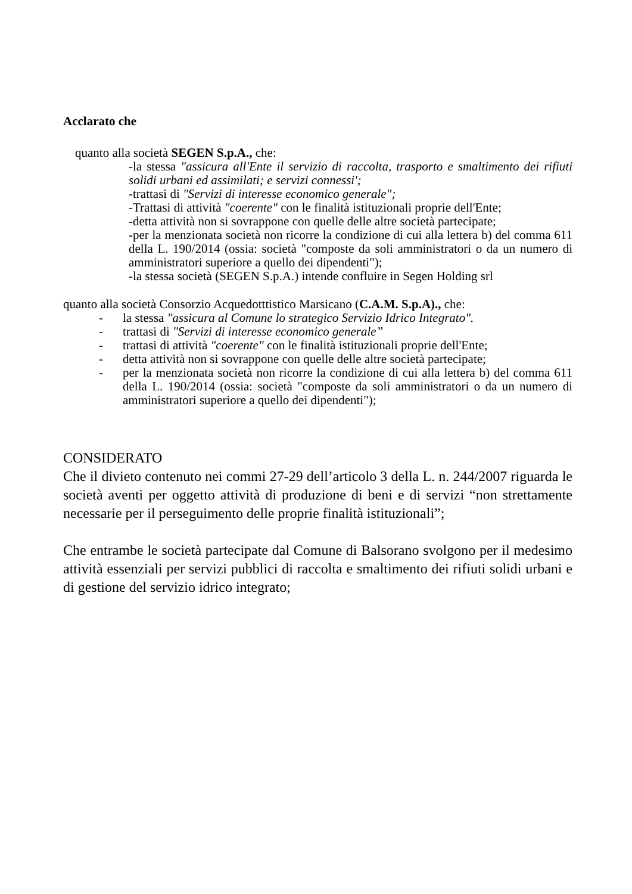Acclarato che
quanto alla società SEGEN S.p.A., che:
-la stessa "assicura all'Ente il servizio di raccolta, trasporto e smaltimento dei rifiuti solidi urbani ed assimilati; e servizi connessi';
-trattasi di "Servizi di interesse economico generale";
-Trattasi di attività "coerente" con le finalità istituzionali proprie dell'Ente;
-detta attività non si sovrappone con quelle delle altre società partecipate;
-per la menzionata società non ricorre la condizione di cui alla lettera b) del comma 611 della L. 190/2014 (ossia: società "composte da soli amministratori o da un numero di amministratori superiore a quello dei dipendenti");
-la stessa società (SEGEN S.p.A.) intende confluire in Segen Holding srl
quanto alla società Consorzio Acquedotttistico Marsicano (C.A.M. S.p.A)., che:
- la stessa "assicura al Comune lo strategico Servizio Idrico Integrato".
- trattasi di "Servizi di interesse economico generale”
- trattasi di attività "coerente" con le finalità istituzionali proprie dell'Ente;
- detta attività non si sovrappone con quelle delle altre società partecipate;
- per la menzionata società non ricorre la condizione di cui alla lettera b) del comma 611 della L. 190/2014 (ossia: società "composte da soli amministratori o da un numero di amministratori superiore a quello dei dipendenti");
CONSIDERATO
Che il divieto contenuto nei commi 27-29 dell’articolo 3 della L. n. 244/2007 riguarda le società aventi per oggetto attività di produzione di beni e di servizi “non strettamente necessarie per il perseguimento delle proprie finalità istituzionali”;
Che entrambe le società partecipate dal Comune di Balsorano svolgono per il medesimo attività essenziali per servizi pubblici di raccolta e smaltimento dei rifiuti solidi urbani e di gestione del servizio idrico integrato;